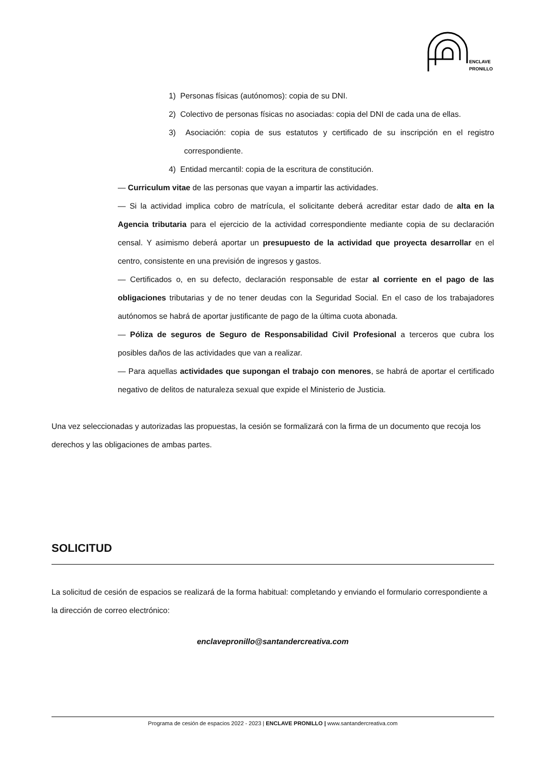ENCLAVE
PRONILLO
1) Personas físicas (autónomos): copia de su DNI.
2) Colectivo de personas físicas no asociadas: copia del DNI de cada una de ellas.
3) Asociación: copia de sus estatutos y certificado de su inscripción en el registro correspondiente.
4) Entidad mercantil: copia de la escritura de constitución.
— Curriculum vitae de las personas que vayan a impartir las actividades.
— Si la actividad implica cobro de matrícula, el solicitante deberá acreditar estar dado de alta en la Agencia tributaria para el ejercicio de la actividad correspondiente mediante copia de su declaración censal. Y asimismo deberá aportar un presupuesto de la actividad que proyecta desarrollar en el centro, consistente en una previsión de ingresos y gastos.
— Certificados o, en su defecto, declaración responsable de estar al corriente en el pago de las obligaciones tributarias y de no tener deudas con la Seguridad Social. En el caso de los trabajadores autónomos se habrá de aportar justificante de pago de la última cuota abonada.
— Póliza de seguros de Seguro de Responsabilidad Civil Profesional a terceros que cubra los posibles daños de las actividades que van a realizar.
— Para aquellas actividades que supongan el trabajo con menores, se habrá de aportar el certificado negativo de delitos de naturaleza sexual que expide el Ministerio de Justicia.
Una vez seleccionadas y autorizadas las propuestas, la cesión se formalizará con la firma de un documento que recoja los derechos y las obligaciones de ambas partes.
SOLICITUD
La solicitud de cesión de espacios se realizará de la forma habitual: completando y enviando el formulario correspondiente a la dirección de correo electrónico:
enclavepronillo@santandercreativa.com
Programa de cesión de espacios 2022 - 2023 | ENCLAVE PRONILLO | www.santandercreativa.com